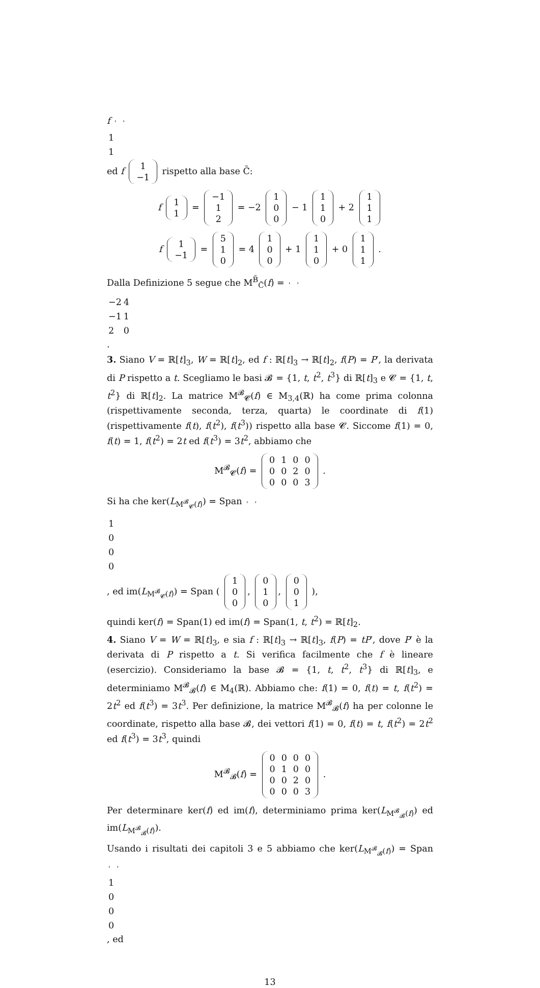f
| 1 |
| 1 |
ed f
| 1 |
| −1 |
rispetto alla base C̃:
f
| 1 |
| 1 |
=
| −1 |
| 1 |
| 2 |
= −2
| 1 |
| 0 |
| 0 |
− 1
| 1 |
| 1 |
| 0 |
+ 2
| 1 |
| 1 |
| 1 |
f
| 1 |
| −1 |
=
| 5 |
| 1 |
| 0 |
= 4
| 1 |
| 0 |
| 0 |
+ 1
| 1 |
| 1 |
| 0 |
+ 0
| 1 |
| 1 |
| 1 |
.
Dalla Definizione 5 segue che M<sup>B̃</sup><sub>C̃</sub>(f) =
| −2 | 4 |
| −1 | 1 |
| 2 | 0 |
.
3. Siano V = ℝ[t]<sub>3</sub>, W = ℝ[t]<sub>2</sub>, ed f : ℝ[t]<sub>3</sub> → ℝ[t]<sub>2</sub>, f(P) = P′, la derivata di P rispetto a t. Scegliamo le basi 𝓑 = {1, t, t<sup>2</sup>, t<sup>3</sup>} di ℝ[t]<sub>3</sub> e 𝓒 = {1, t, t<sup>2</sup>} di ℝ[t]<sub>2</sub>. La matrice M<sup>𝓑</sup><sub>𝓒</sub>(f) ∈ M<sub>3,4</sub>(ℝ) ha come prima colonna (rispettivamente seconda, terza, quarta) le coordinate di f(1) (rispettivamente f(t), f(t<sup>2</sup>), f(t<sup>3</sup>)) rispetto alla base 𝓒. Siccome f(1) = 0, f(t) = 1, f(t<sup>2</sup>) = 2t ed f(t<sup>3</sup>) = 3t<sup>2</sup>, abbiamo che
M<sup>𝓑</sup><sub>𝓒</sub>(f) =
| 0 | 1 | 0 | 0 |
| 0 | 0 | 2 | 0 |
| 0 | 0 | 0 | 3 |
.
Si ha che ker(L<sub>M<sup>𝓑</sup><sub>𝓒</sub>(f)</sub>) = Span
| 1 |
| 0 |
| 0 |
| 0 |
, ed im(L<sub>M<sup>𝓑</sup><sub>𝓒</sub>(f)</sub>) = Span (
| 1 |
| 0 |
| 0 |
,
| 0 |
| 1 |
| 0 |
,
| 0 |
| 0 |
| 1 |
),
quindi ker(f) = Span(1) ed im(f) = Span(1, t, t<sup>2</sup>) = ℝ[t]<sub>2</sub>.
4. Siano V = W = ℝ[t]<sub>3</sub>, e sia f : ℝ[t]<sub>3</sub> → ℝ[t]<sub>3</sub>, f(P) = tP′, dove P′ è la derivata di P rispetto a t. Si verifica facilmente che f è lineare (esercizio). Consideriamo la base 𝓑 = {1, t, t<sup>2</sup>, t<sup>3</sup>} di ℝ[t]<sub>3</sub>, e determiniamo M<sup>𝓑</sup><sub>𝓑</sub>(f) ∈ M<sub>4</sub>(ℝ). Abbiamo che: f(1) = 0, f(t) = t, f(t<sup>2</sup>) = 2t<sup>2</sup> ed f(t<sup>3</sup>) = 3t<sup>3</sup>. Per definizione, la matrice M<sup>𝓑</sup><sub>𝓑</sub>(f) ha per colonne le coordinate, rispetto alla base 𝓑, dei vettori f(1) = 0, f(t) = t, f(t<sup>2</sup>) = 2t<sup>2</sup> ed f(t<sup>3</sup>) = 3t<sup>3</sup>, quindi
M<sup>𝓑</sup><sub>𝓑</sub>(f) =
| 0 | 0 | 0 | 0 |
| 0 | 1 | 0 | 0 |
| 0 | 0 | 2 | 0 |
| 0 | 0 | 0 | 3 |
.
Per determinare ker(f) ed im(f), determiniamo prima ker(L<sub>M<sup>𝓑</sup><sub>𝓑</sub>(f)</sub>) ed im(L<sub>M<sup>𝓑</sup><sub>𝓑</sub>(f)</sub>).
Usando i risultati dei capitoli 3 e 5 abbiamo che ker(L<sub>M<sup>𝓑</sup><sub>𝓑</sub>(f)</sub>) = Span
| 1 |
| 0 |
| 0 |
| 0 |
, ed
13